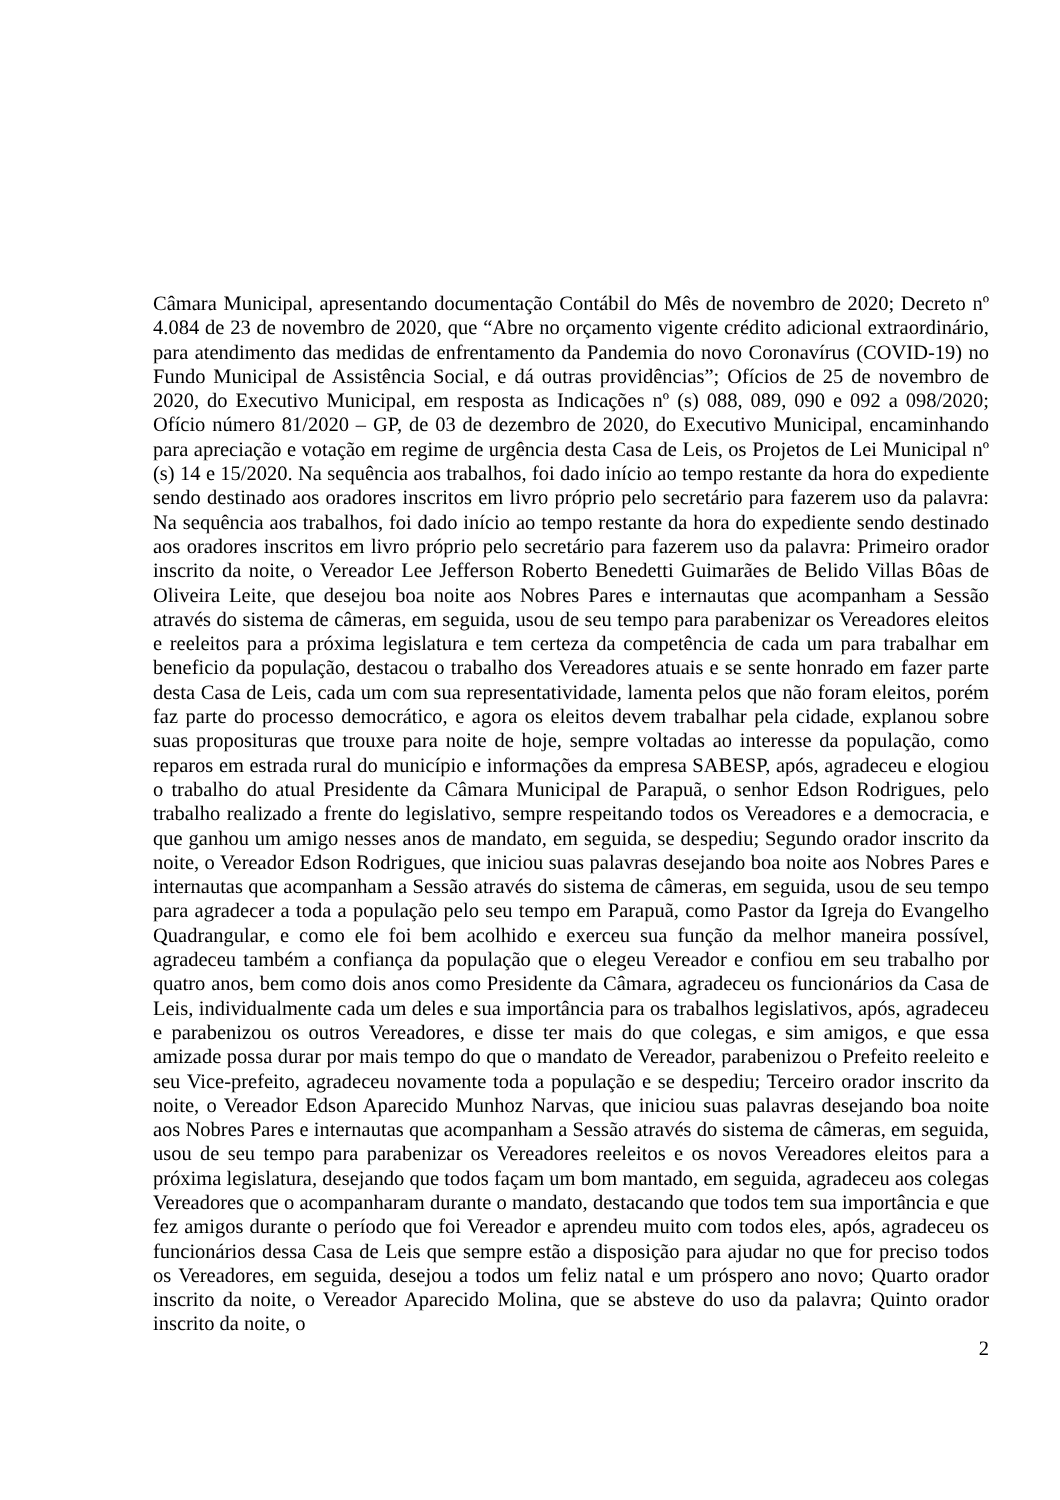Câmara Municipal, apresentando documentação Contábil do Mês de novembro de 2020; Decreto nº 4.084 de 23 de novembro de 2020, que “Abre no orçamento vigente crédito adicional extraordinário, para atendimento das medidas de enfrentamento da Pandemia do novo Coronavírus (COVID-19) no Fundo Municipal de Assistência Social, e dá outras providências”; Ofícios de 25 de novembro de 2020, do Executivo Municipal, em resposta as Indicações nº (s) 088, 089, 090 e 092 a 098/2020; Ofício número 81/2020 – GP, de 03 de dezembro de 2020, do Executivo Municipal, encaminhando para apreciação e votação em regime de urgência desta Casa de Leis, os Projetos de Lei Municipal nº (s) 14 e 15/2020. Na sequência aos trabalhos, foi dado início ao tempo restante da hora do expediente sendo destinado aos oradores inscritos em livro próprio pelo secretário para fazerem uso da palavra: Na sequência aos trabalhos, foi dado início ao tempo restante da hora do expediente sendo destinado aos oradores inscritos em livro próprio pelo secretário para fazerem uso da palavra: Primeiro orador inscrito da noite, o Vereador Lee Jefferson Roberto Benedetti Guimarães de Belido Villas Bôas de Oliveira Leite, que desejou boa noite aos Nobres Pares e internautas que acompanham a Sessão através do sistema de câmeras, em seguida, usou de seu tempo para parabenizar os Vereadores eleitos e reeleitos para a próxima legislatura e tem certeza da competência de cada um para trabalhar em beneficio da população, destacou o trabalho dos Vereadores atuais e se sente honrado em fazer parte desta Casa de Leis, cada um com sua representatividade, lamenta pelos que não foram eleitos, porém faz parte do processo democrático, e agora os eleitos devem trabalhar pela cidade, explanou sobre suas proposituras que trouxe para noite de hoje, sempre voltadas ao interesse da população, como reparos em estrada rural do município e informações da empresa SABESP, após, agradeceu e elogiou o trabalho do atual Presidente da Câmara Municipal de Parapuã, o senhor Edson Rodrigues, pelo trabalho realizado a frente do legislativo, sempre respeitando todos os Vereadores e a democracia, e que ganhou um amigo nesses anos de mandato, em seguida, se despediu; Segundo orador inscrito da noite, o Vereador Edson Rodrigues, que iniciou suas palavras desejando boa noite aos Nobres Pares e internautas que acompanham a Sessão através do sistema de câmeras, em seguida, usou de seu tempo para agradecer a toda a população pelo seu tempo em Parapuã, como Pastor da Igreja do Evangelho Quadrangular, e como ele foi bem acolhido e exerceu sua função da melhor maneira possível, agradeceu também a confiança da população que o elegeu Vereador e confiou em seu trabalho por quatro anos, bem como dois anos como Presidente da Câmara, agradeceu os funcionários da Casa de Leis, individualmente cada um deles e sua importância para os trabalhos legislativos, após, agradeceu e parabenizou os outros Vereadores, e disse ter mais do que colegas, e sim amigos, e que essa amizade possa durar por mais tempo do que o mandato de Vereador, parabenizou o Prefeito reeleito e seu Vice-prefeito, agradeceu novamente toda a população e se despediu; Terceiro orador inscrito da noite, o Vereador Edson Aparecido Munhoz Narvas, que iniciou suas palavras desejando boa noite aos Nobres Pares e internautas que acompanham a Sessão através do sistema de câmeras, em seguida, usou de seu tempo para parabenizar os Vereadores reeleitos e os novos Vereadores eleitos para a próxima legislatura, desejando que todos façam um bom mantado, em seguida, agradeceu aos colegas Vereadores que o acompanharam durante o mandato, destacando que todos tem sua importância e que fez amigos durante o período que foi Vereador e aprendeu muito com todos eles, após, agradeceu os funcionários dessa Casa de Leis que sempre estão a disposição para ajudar no que for preciso todos os Vereadores, em seguida, desejou a todos um feliz natal e um próspero ano novo; Quarto orador inscrito da noite, o Vereador Aparecido Molina, que se absteve do uso da palavra; Quinto orador inscrito da noite, o
2